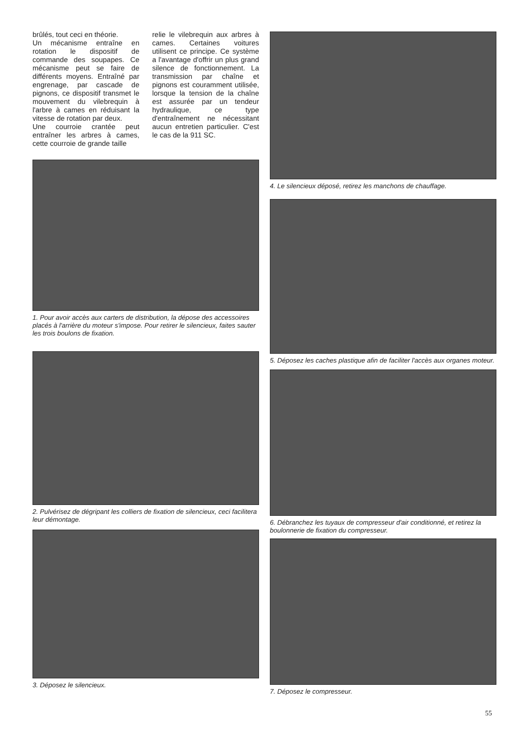brûlés, tout ceci en théorie.
Un mécanisme entraîne en rotation le dispositif de commande des soupapes. Ce mécanisme peut se faire de différents moyens. Entraîné par engrenage, par cascade de pignons, ce dispositif transmet le mouvement du vilebrequin à l'arbre à cames en réduisant la vitesse de rotation par deux.
Une courroie crantée peut entraîner les arbres à cames, cette courroie de grande taille
relie le vilebrequin aux arbres à cames. Certaines voitures utilisent ce principe. Ce système a l'avantage d'offrir un plus grand silence de fonctionnement. La transmission par chaîne et pignons est couramment utilisée, lorsque la tension de la chaîne est assurée par un tendeur hydraulique, ce type d'entraînement ne nécessitant aucun entretien particulier. C'est le cas de la 911 SC.
1. Pour avoir accès aux carters de distribution, la dépose des accessoires placés à l'arrière du moteur s'impose. Pour retirer le silencieux, faites sauter les trois boulons de fixation.
2. Pulvérisez de dégripant les colliers de fixation de silencieux, ceci facilitera leur démontage.
3. Déposez le silencieux.
4. Le silencieux déposé, retirez les manchons de chauffage.
5. Déposez les caches plastique afin de faciliter l'accès aux organes moteur.
6. Débranchez les tuyaux de compresseur d'air conditionné, et retirez la boulonnerie de fixation du compresseur.
7. Déposez le compresseur.
55